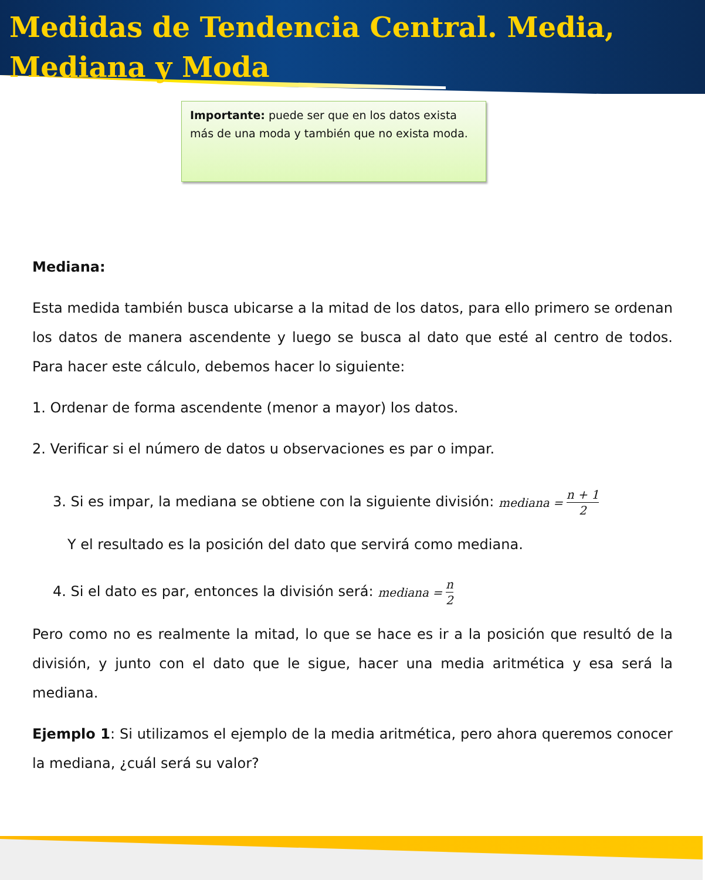Medidas de Tendencia Central. Media, Mediana y Moda
Importante: puede ser que en los datos exista más de una moda y también que no exista moda.
Mediana:
Esta medida también busca ubicarse a la mitad de los datos, para ello primero se ordenan los datos de manera ascendente y luego se busca al dato que esté al centro de todos. Para hacer este cálculo, debemos hacer lo siguiente:
1. Ordenar de forma ascendente (menor a mayor) los datos.
2. Verificar si el número de datos u observaciones es par o impar.
3. Si es impar, la mediana se obtiene con la siguiente división: mediana = n + 1 2
Y el resultado es la posición del dato que servirá como mediana.
4. Si el dato es par, entonces la división será: mediana = n 2
Pero como no es realmente la mitad, lo que se hace es ir a la posición que resultó de la división, y junto con el dato que le sigue, hacer una media aritmética y esa será la mediana.
Ejemplo 1: Si utilizamos el ejemplo de la media aritmética, pero ahora queremos conocer la mediana, ¿cuál será su valor?